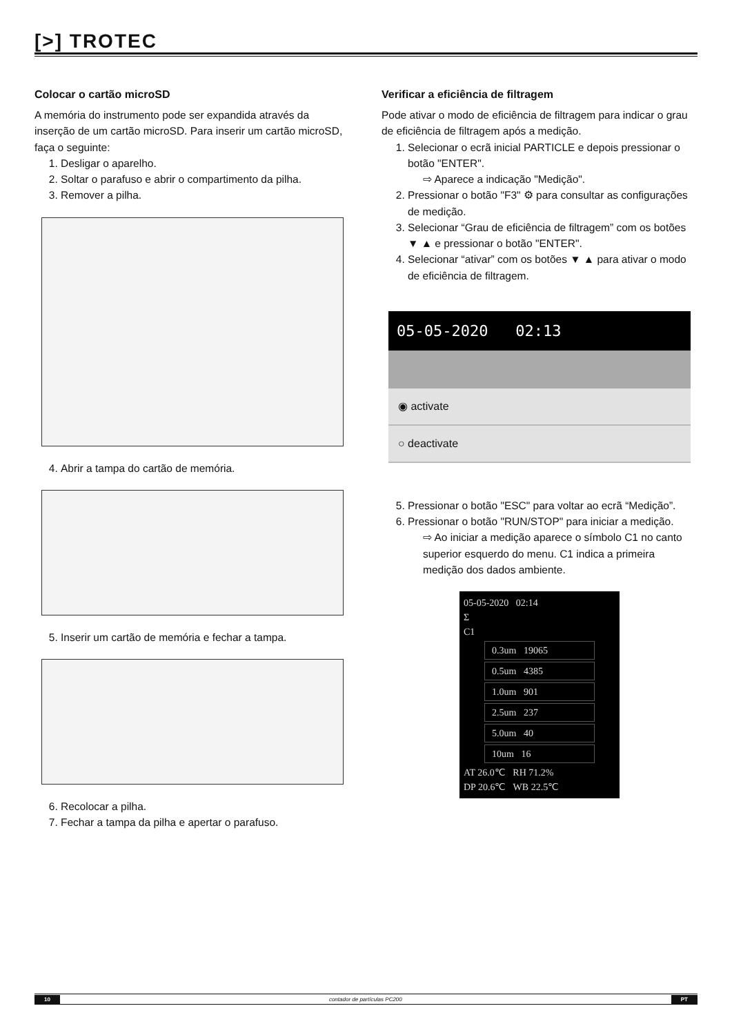[>] TROTEC
Colocar o cartão microSD
A memória do instrumento pode ser expandida através da inserção de um cartão microSD. Para inserir um cartão microSD, faça o seguinte:
1. Desligar o aparelho.
2. Soltar o parafuso e abrir o compartimento da pilha.
3. Remover a pilha.
4. Abrir a tampa do cartão de memória.
5. Inserir um cartão de memória e fechar a tampa.
6. Recolocar a pilha.
7. Fechar a tampa da pilha e apertar o parafuso.
Verificar a eficiência de filtragem
Pode ativar o modo de eficiência de filtragem para indicar o grau de eficiência de filtragem após a medição.
1. Selecionar o ecrã inicial PARTICLE e depois pressionar o botão "ENTER".
⇨ Aparece a indicação "Medição".
2. Pressionar o botão "F3" ⚙ para consultar as configurações de medição.
3. Selecionar “Grau de eficiência de filtragem” com os botões ▼ ▲ e pressionar o botão "ENTER".
4. Selecionar “ativar” com os botões ▼ ▲ para ativar o modo de eficiência de filtragem.
05-05-2020 02:13
◉ activate
○ deactivate
5. Pressionar o botão "ESC" para voltar ao ecrã “Medição”.
6. Pressionar o botão "RUN/STOP" para iniciar a medição.
⇨ Ao iniciar a medição aparece o símbolo C1 no canto superior esquerdo do menu. C1 indica a primeira medição dos dados ambiente.
05-05-2020 02:14
Σ
C1
0.3um 19065
0.5um 4385
1.0um 901
2.5um 237
5.0um 40
10um 16
AT 26.0℃ RH 71.2%
DP 20.6℃ WB 22.5℃
10 contador de partículas PC200 PT